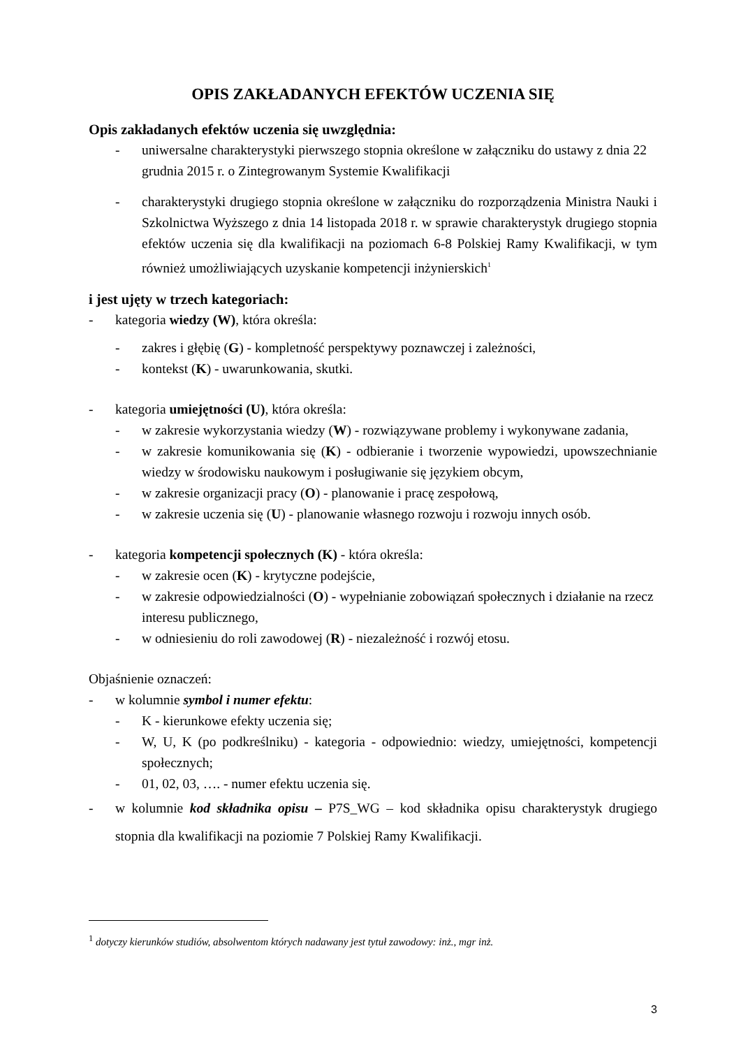OPIS ZAKŁADANYCH EFEKTÓW UCZENIA SIĘ
Opis zakładanych efektów uczenia się uwzględnia:
- uniwersalne charakterystyki pierwszego stopnia określone w załączniku do ustawy z dnia 22 grudnia 2015 r. o Zintegrowanym Systemie Kwalifikacji
- charakterystyki drugiego stopnia określone w załączniku do rozporządzenia Ministra Nauki i Szkolnictwa Wyższego z dnia 14 listopada 2018 r. w sprawie charakterystyk drugiego stopnia efektów uczenia się dla kwalifikacji na poziomach 6-8 Polskiej Ramy Kwalifikacji, w tym również umożliwiających uzyskanie kompetencji inżynierskich<sup>1</sup>
i jest ujęty w trzech kategoriach:
- kategoria wiedzy (W), która określa:
- zakres i głębię (G) - kompletność perspektywy poznawczej i zależności,
- kontekst (K) - uwarunkowania, skutki.
- kategoria umiejętności (U), która określa:
- w zakresie wykorzystania wiedzy (W) - rozwiązywane problemy i wykonywane zadania,
- w zakresie komunikowania się (K) - odbieranie i tworzenie wypowiedzi, upowszechnianie wiedzy w środowisku naukowym i posługiwanie się językiem obcym,
- w zakresie organizacji pracy (O) - planowanie i pracę zespołową,
- w zakresie uczenia się (U) - planowanie własnego rozwoju i rozwoju innych osób.
- kategoria kompetencji społecznych (K) - która określa:
- w zakresie ocen (K) - krytyczne podejście,
- w zakresie odpowiedzialności (O) - wypełnianie zobowiązań społecznych i działanie na rzecz interesu publicznego,
- w odniesieniu do roli zawodowej (R) - niezależność i rozwój etosu.
Objaśnienie oznaczeń:
- w kolumnie symbol i numer efektu:
- K - kierunkowe efekty uczenia się;
- W, U, K (po podkreślniku) - kategoria - odpowiednio: wiedzy, umiejętności, kompetencji społecznych;
- 01, 02, 03, …. - numer efektu uczenia się.
- w kolumnie kod składnika opisu – P7S_WG – kod składnika opisu charakterystyk drugiego stopnia dla kwalifikacji na poziomie 7 Polskiej Ramy Kwalifikacji.
<sup>1</sup> dotyczy kierunków studiów, absolwentom których nadawany jest tytuł zawodowy: inż., mgr inż.
3